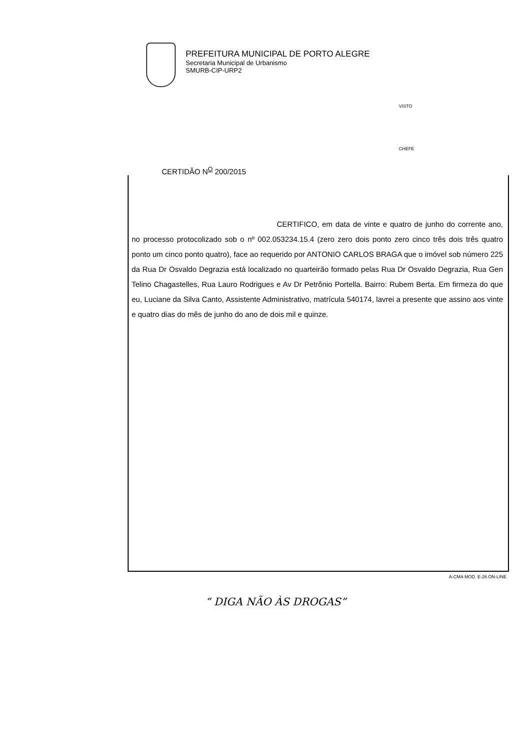PREFEITURA MUNICIPAL DE PORTO ALEGRE
Secretaria Municipal de Urbanismo
SMURB-CIP-URP2
VISTO
CHEFE
CERTIDÃO N<sup>O</sup> 200/2015
CERTIFICO, em data de vinte e quatro de junho do corrente ano, no processo protocolizado sob o nº 002.053234.15.4 (zero zero dois ponto zero cinco três dois três quatro ponto um cinco ponto quatro), face ao requerido por ANTONIO CARLOS BRAGA que o imóvel sob número 225 da Rua Dr Osvaldo Degrazia está localizado no quarteirão formado pelas Rua Dr Osvaldo Degrazia, Rua Gen Telino Chagastelles, Rua Lauro Rodrigues e Av Dr Petrônio Portella. Bairro: Rubem Berta. Em firmeza do que eu, Luciane da Silva Canto, Assistente Administrativo, matrícula 540174, lavrei a presente que assino aos vinte e quatro dias do mês de junho do ano de dois mil e quinze.
A-CMA MOD. E-26 ON-LINE
“ DIGA NÃO ÀS DROGAS”